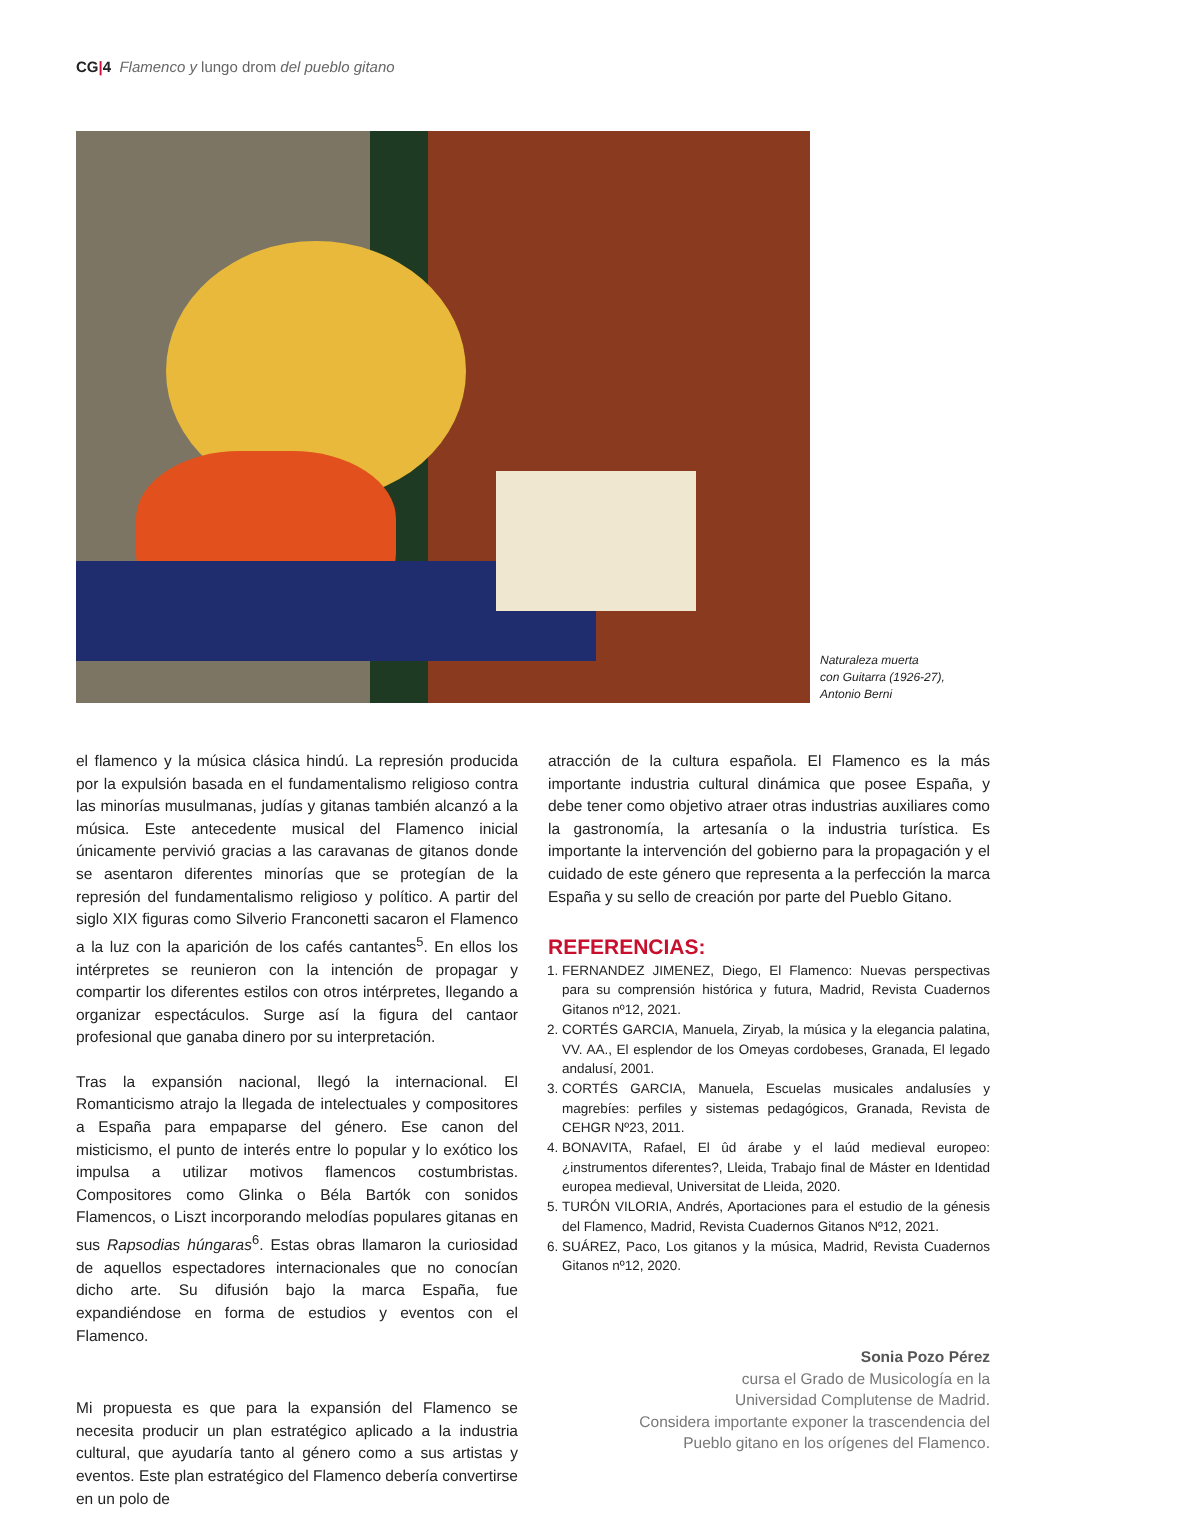CG|4 Flamenco y lungo drom del pueblo gitano
Naturaleza muerta
con Guitarra (1926-27),
Antonio Berni
el flamenco y la música clásica hindú. La represión producida por la expulsión basada en el fundamentalismo religioso contra las minorías musulmanas, judías y gitanas también alcanzó a la música. Este antecedente musical del Flamenco inicial únicamente pervivió gracias a las caravanas de gitanos donde se asentaron diferentes minorías que se protegían de la represión del fundamentalismo religioso y político. A partir del siglo XIX figuras como Silverio Franconetti sacaron el Flamenco a la luz con la aparición de los cafés cantantes<sup>5</sup>. En ellos los intérpretes se reunieron con la intención de propagar y compartir los diferentes estilos con otros intérpretes, llegando a organizar espectáculos. Surge así la figura del cantaor profesional que ganaba dinero por su interpretación.
Tras la expansión nacional, llegó la internacional. El Romanticismo atrajo la llegada de intelectuales y compositores a España para empaparse del género. Ese canon del misticismo, el punto de interés entre lo popular y lo exótico los impulsa a utilizar motivos flamencos costumbristas. Compositores como Glinka o Béla Bartók con sonidos Flamencos, o Liszt incorporando melodías populares gitanas en sus Rapsodias húngaras<sup>6</sup>. Estas obras llamaron la curiosidad de aquellos espectadores internacionales que no conocían dicho arte. Su difusión bajo la marca España, fue expandiéndose en forma de estudios y eventos con el Flamenco.
Mi propuesta es que para la expansión del Flamenco se necesita producir un plan estratégico aplicado a la industria cultural, que ayudaría tanto al género como a sus artistas y eventos. Este plan estratégico del Flamenco debería convertirse en un polo de
atracción de la cultura española. El Flamenco es la más importante industria cultural dinámica que posee España, y debe tener como objetivo atraer otras industrias auxiliares como la gastronomía, la artesanía o la industria turística. Es importante la intervención del gobierno para la propagación y el cuidado de este género que representa a la perfección la marca España y su sello de creación por parte del Pueblo Gitano.
REFERENCIAS:
1. FERNANDEZ JIMENEZ, Diego, El Flamenco: Nuevas perspectivas para su comprensión histórica y futura, Madrid, Revista Cuadernos Gitanos nº12, 2021.
2. CORTÉS GARCIA, Manuela, Ziryab, la música y la elegancia palatina, VV. AA., El esplendor de los Omeyas cordobeses, Granada, El legado andalusí, 2001.
3. CORTÉS GARCIA, Manuela, Escuelas musicales andalusíes y magrebíes: perfiles y sistemas pedagógicos, Granada, Revista de CEHGR Nº23, 2011.
4. BONAVITA, Rafael, El ûd árabe y el laúd medieval europeo: ¿instrumentos diferentes?, Lleida, Trabajo final de Máster en Identidad europea medieval, Universitat de Lleida, 2020.
5. TURÓN VILORIA, Andrés, Aportaciones para el estudio de la génesis del Flamenco, Madrid, Revista Cuadernos Gitanos Nº12, 2021.
6. SUÁREZ, Paco, Los gitanos y la música, Madrid, Revista Cuadernos Gitanos nº12, 2020.
Sonia Pozo Pérez
cursa el Grado de Musicología en la
Universidad Complutense de Madrid.
Considera importante exponer la trascendencia del
Pueblo gitano en los orígenes del Flamenco.